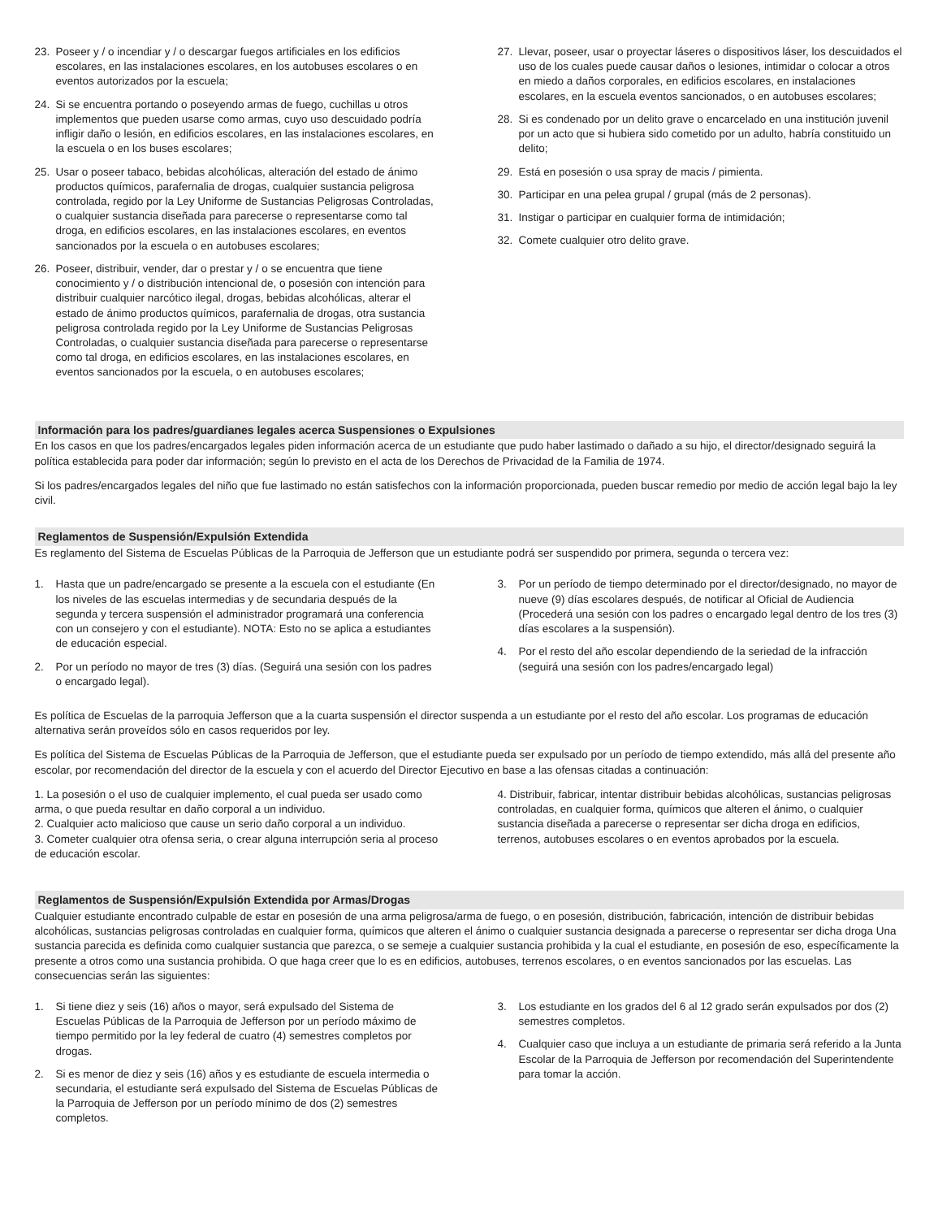23. Poseer y / o incendiar y / o descargar fuegos artificiales en los edificios escolares, en las instalaciones escolares, en los autobuses escolares o en eventos autorizados por la escuela;
24. Si se encuentra portando o poseyendo armas de fuego, cuchillas u otros implementos que pueden usarse como armas, cuyo uso descuidado podría infligir daño o lesión, en edificios escolares, en las instalaciones escolares, en la escuela o en los buses escolares;
25. Usar o poseer tabaco, bebidas alcohólicas, alteración del estado de ánimo productos químicos, parafernalia de drogas, cualquier sustancia peligrosa controlada, regido por la Ley Uniforme de Sustancias Peligrosas Controladas, o cualquier sustancia diseñada para parecerse o representarse como tal droga, en edificios escolares, en las instalaciones escolares, en eventos sancionados por la escuela o en autobuses escolares;
26. Poseer, distribuir, vender, dar o prestar y / o se encuentra que tiene conocimiento y / o distribución intencional de, o posesión con intención para distribuir cualquier narcótico ilegal, drogas, bebidas alcohólicas, alterar el estado de ánimo productos químicos, parafernalia de drogas, otra sustancia peligrosa controlada regido por la Ley Uniforme de Sustancias Peligrosas Controladas, o cualquier sustancia diseñada para parecerse o representarse como tal droga, en edificios escolares, en las instalaciones escolares, en eventos sancionados por la escuela, o en autobuses escolares;
27. Llevar, poseer, usar o proyectar láseres o dispositivos láser, los descuidados el uso de los cuales puede causar daños o lesiones, intimidar o colocar a otros en miedo a daños corporales, en edificios escolares, en instalaciones escolares, en la escuela eventos sancionados, o en autobuses escolares;
28. Si es condenado por un delito grave o encarcelado en una institución juvenil por un acto que si hubiera sido cometido por un adulto, habría constituido un delito;
29. Está en posesión o usa spray de macis / pimienta.
30. Participar en una pelea grupal / grupal (más de 2 personas).
31. Instigar o participar en cualquier forma de intimidación;
32. Comete cualquier otro delito grave.
Información para los padres/guardianes legales acerca Suspensiones o Expulsiones
En los casos en que los padres/encargados legales piden información acerca de un estudiante que pudo haber lastimado o dañado a su hijo, el director/designado seguirá la política establecida para poder dar información; según lo previsto en el acta de los Derechos de Privacidad de la Familia de 1974.
Si los padres/encargados legales del niño que fue lastimado no están satisfechos con la información proporcionada, pueden buscar remedio por medio de acción legal bajo la ley civil.
Reglamentos de Suspensión/Expulsión Extendida
Es reglamento del Sistema de Escuelas Públicas de la Parroquia de Jefferson que un estudiante podrá ser suspendido por primera, segunda o tercera vez:
1. Hasta que un padre/encargado se presente a la escuela con el estudiante (En los niveles de las escuelas intermedias y de secundaria después de la segunda y tercera suspensión el administrador programará una conferencia con un consejero y con el estudiante). NOTA: Esto no se aplica a estudiantes de educación especial.
2. Por un período no mayor de tres (3) días. (Seguirá una sesión con los padres o encargado legal).
3. Por un período de tiempo determinado por el director/designado, no mayor de nueve (9) días escolares después, de notificar al Oficial de Audiencia (Procederá una sesión con los padres o encargado legal dentro de los tres (3) días escolares a la suspensión).
4. Por el resto del año escolar dependiendo de la seriedad de la infracción (seguirá una sesión con los padres/encargado legal)
Es política de Escuelas de la parroquia Jefferson que a la cuarta suspensión el director suspenda a un estudiante por el resto del año escolar. Los programas de educación alternativa serán proveídos sólo en casos requeridos por ley.
Es política del Sistema de Escuelas Públicas de la Parroquia de Jefferson, que el estudiante pueda ser expulsado por un período de tiempo extendido, más allá del presente año escolar, por recomendación del director de la escuela y con el acuerdo del Director Ejecutivo en base a las ofensas citadas a continuación:
1. La posesión o el uso de cualquier implemento, el cual pueda ser usado como arma, o que pueda resultar en daño corporal a un individuo.
2. Cualquier acto malicioso que cause un serio daño corporal a un individuo.
3. Cometer cualquier otra ofensa seria, o crear alguna interrupción seria al proceso de educación escolar.
4. Distribuir, fabricar, intentar distribuir bebidas alcohólicas, sustancias peligrosas controladas, en cualquier forma, químicos que alteren el ánimo, o cualquier sustancia diseñada a parecerse o representar ser dicha droga en edificios, terrenos, autobuses escolares o en eventos aprobados por la escuela.
Reglamentos de Suspensión/Expulsión Extendida por Armas/Drogas
Cualquier estudiante encontrado culpable de estar en posesión de una arma peligrosa/arma de fuego, o en posesión, distribución, fabricación, intención de distribuir bebidas alcohólicas, sustancias peligrosas controladas en cualquier forma, químicos que alteren el ánimo o cualquier sustancia designada a parecerse o representar ser dicha droga Una sustancia parecida es definida como cualquier sustancia que parezca, o se semeje a cualquier sustancia prohibida y la cual el estudiante, en posesión de eso, específicamente la presente a otros como una sustancia prohibida. O que haga creer que lo es en edificios, autobuses, terrenos escolares, o en eventos sancionados por las escuelas. Las consecuencias serán las siguientes:
1. Si tiene diez y seis (16) años o mayor, será expulsado del Sistema de Escuelas Públicas de la Parroquia de Jefferson por un período máximo de tiempo permitido por la ley federal de cuatro (4) semestres completos por drogas.
2. Si es menor de diez y seis (16) años y es estudiante de escuela intermedia o secundaria, el estudiante será expulsado del Sistema de Escuelas Públicas de la Parroquia de Jefferson por un período mínimo de dos (2) semestres completos.
3. Los estudiante en los grados del 6 al 12 grado serán expulsados por dos (2) semestres completos.
4. Cualquier caso que incluya a un estudiante de primaria será referido a la Junta Escolar de la Parroquia de Jefferson por recomendación del Superintendente para tomar la acción.